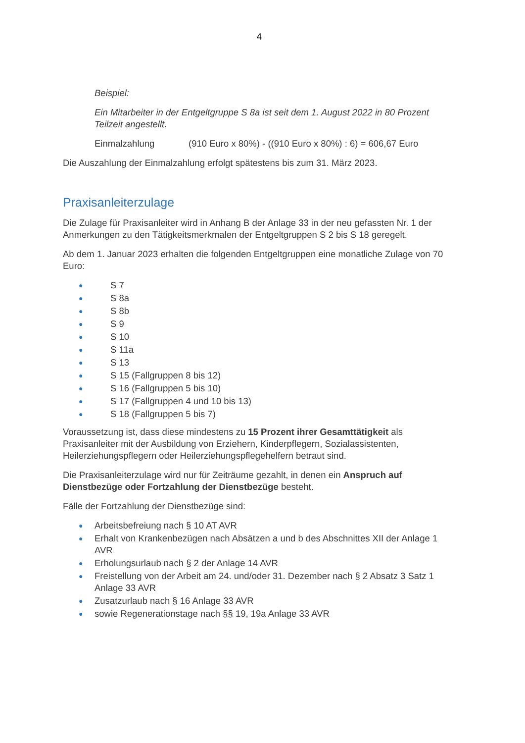4
Beispiel:
Ein Mitarbeiter in der Entgeltgruppe S 8a ist seit dem 1. August 2022 in 80 Prozent Teilzeit angestellt.
Einmalzahlung (910 Euro x 80%) - ((910 Euro x 80%) : 6) = 606,67 Euro
Die Auszahlung der Einmalzahlung erfolgt spätestens bis zum 31. März 2023.
Praxisanleiterzulage
Die Zulage für Praxisanleiter wird in Anhang B der Anlage 33 in der neu gefassten Nr. 1 der Anmerkungen zu den Tätigkeitsmerkmalen der Entgeltgruppen S 2 bis S 18 geregelt.
Ab dem 1. Januar 2023 erhalten die folgenden Entgeltgruppen eine monatliche Zulage von 70 Euro:
● S 7
● S 8a
● S 8b
● S 9
● S 10
● S 11a
● S 13
● S 15 (Fallgruppen 8 bis 12)
● S 16 (Fallgruppen 5 bis 10)
● S 17 (Fallgruppen 4 und 10 bis 13)
● S 18 (Fallgruppen 5 bis 7)
Voraussetzung ist, dass diese mindestens zu 15 Prozent ihrer Gesamttätigkeit als Praxisanleiter mit der Ausbildung von Erziehern, Kinderpflegern, Sozialassistenten, Heilerziehungspflegern oder Heilerziehungspflegehelfern betraut sind.
Die Praxisanleiterzulage wird nur für Zeiträume gezahlt, in denen ein Anspruch auf Dienstbezüge oder Fortzahlung der Dienstbezüge besteht.
Fälle der Fortzahlung der Dienstbezüge sind:
● Arbeitsbefreiung nach § 10 AT AVR
● Erhalt von Krankenbezügen nach Absätzen a und b des Abschnittes XII der Anlage 1 AVR
● Erholungsurlaub nach § 2 der Anlage 14 AVR
● Freistellung von der Arbeit am 24. und/oder 31. Dezember nach § 2 Absatz 3 Satz 1 Anlage 33 AVR
● Zusatzurlaub nach § 16 Anlage 33 AVR
● sowie Regenerationstage nach §§ 19, 19a Anlage 33 AVR